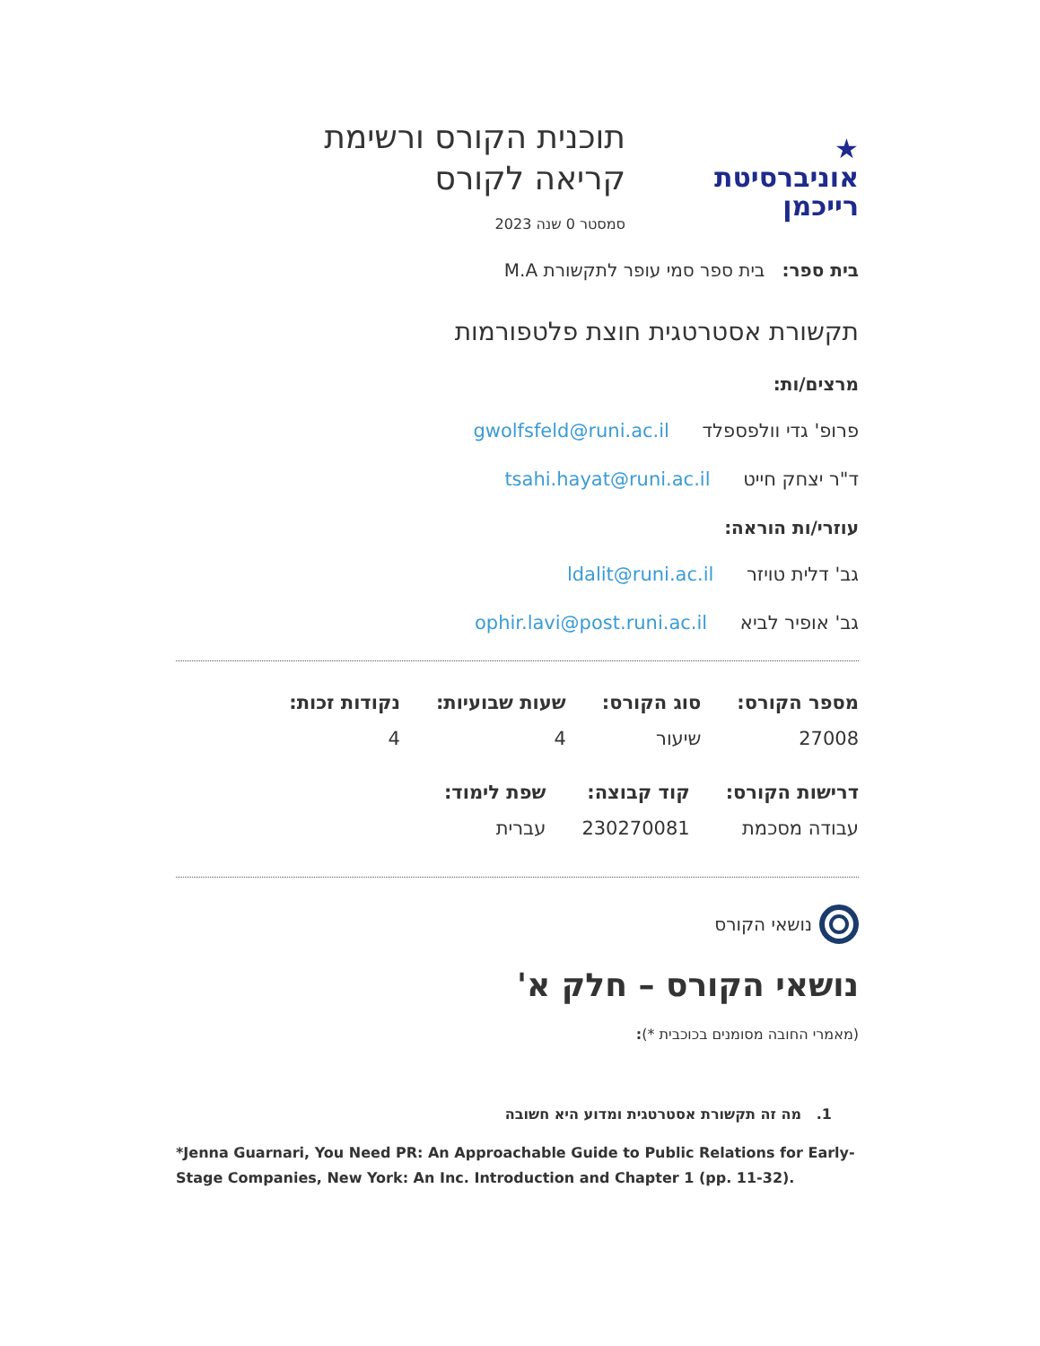★
אוניברסיטת
רייכמן
תוכנית הקורס ורשימת
קריאה לקורס
סמסטר 0 שנה 2023
בית ספר: בית ספר סמי עופר לתקשורת M.A
תקשורת אסטרטגית חוצת פלטפורמות
מרצים/ות:
פרופ' גדי וולפספלד gwolfsfeld@runi.ac.il
ד"ר יצחק חייט tsahi.hayat@runi.ac.il
עוזרי/ות הוראה:
גב' דלית טויזר ldalit@runi.ac.il
גב' אופיר לביא ophir.lavi@post.runi.ac.il
| מספר הקורס: | סוג הקורס: | שעות שבועיות: | נקודות זכות: |
| --- | --- | --- | --- |
| 27008 | שיעור | 4 | 4 |
| דרישות הקורס: | קוד קבוצה: | שפת לימוד: |
| --- | --- | --- |
| עבודה מסכמת | 230270081 | עברית |
נושאי הקורס
נושאי הקורס – חלק א'
(מאמרי החובה מסומנים בכוכבית *):
1. מה זה תקשורת אסטרטגית ומדוע היא חשובה
*Jenna Guarnari, You Need PR: An Approachable Guide to Public Relations for Early-Stage Companies, New York: An Inc. Introduction and Chapter 1 (pp. 11-32).